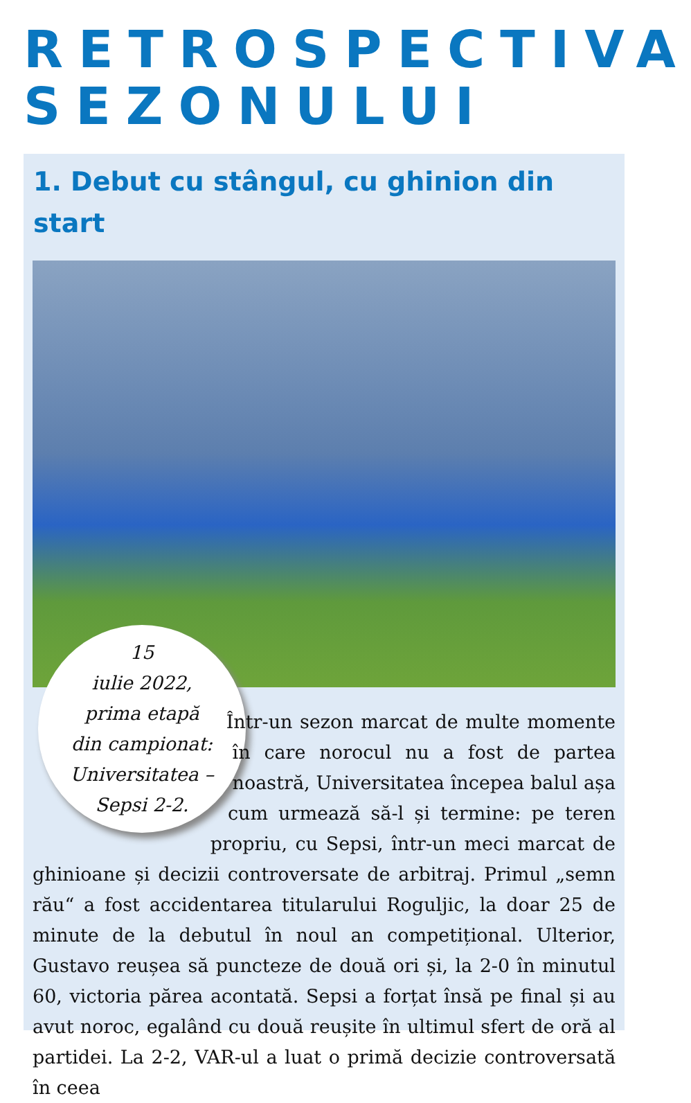RETROSPECTIVA SEZONULUI
1. Debut cu stângul, cu ghinion din start
15
iulie 2022,
prima etapă
din campionat:
Universitatea –
Sepsi 2-2.
Într-un sezon marcat de multe momente în care norocul nu a fost de partea noastră, Universitatea începea balul așa cum urmează să-l și termine: pe teren propriu, cu Sepsi, într-un meci marcat de ghinioane și decizii controversate de arbitraj. Primul „semn rău“ a fost accidentarea titularului Roguljic, la doar 25 de minute de la debutul în noul an competițional. Ulterior, Gustavo reușea să puncteze de două ori și, la 2-0 în minutul 60, victoria părea acontată. Sepsi a forțat însă pe final și au avut noroc, egalând cu două reușite în ultimul sfert de oră al partidei. La 2-2, VAR-ul a luat o primă decizie controversată în ceea